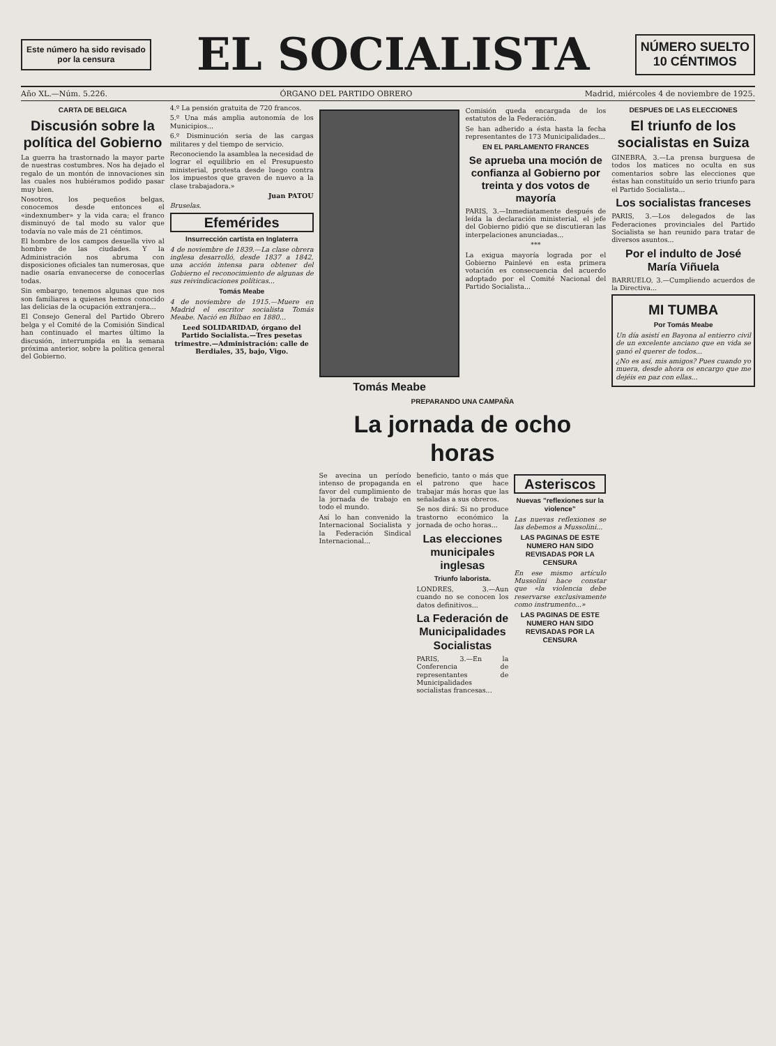Este número ha sido revisado
por la censura
EL SOCIALISTA
NÚMERO SUELTO
10 CÉNTIMOS
Año XL.—Núm. 5.226. ÓRGANO DEL PARTIDO OBRERO Madrid, miércoles 4 de noviembre de 1925.
CARTA DE BELGICA
Discusión sobre la política del Gobierno
La guerra ha trastornado la mayor parte de nuestras costumbres. Nos ha dejado el regalo de un montón de innovaciones sin las cuales nos hubiéramos podido pasar muy bien.
Nosotros, los pequeños belgas, conocemos desde entonces el «indexnumber» y la vida cara; el franco disminuyó de tal modo su valor que todavía no vale más de 21 céntimos.
El hombre de los campos desuella vivo al hombre de las ciudades. Y la Administración nos abruma con disposiciones oficiales tan numerosas, que nadie osaría envanecerse de conocerlas todas.
Sin embargo, tenemos algunas que nos son familiares a quienes hemos conocido las delicias de la ocupación extranjera...
El Consejo General del Partido Obrero belga y el Comité de la Comisión Sindical han continuado el martes último la discusión, interrumpida en la semana próxima anterior, sobre la política general del Gobierno.
4.º La pensión gratuita de 720 francos.
5.º Una más amplia autonomía de los Municipios...
6.º Disminución seria de las cargas militares y del tiempo de servicio.
Reconociendo la asamblea la necesidad de lograr el equilibrio en el Presupuesto ministerial, protesta desde luego contra los impuestos que graven de nuevo a la clase trabajadora.»
Juan PATOU
Bruselas.
Efemérides
Insurrección cartista en Inglaterra
4 de noviembre de 1839.—La clase obrera inglesa desarrolló, desde 1837 a 1842, una acción intensa para obtener del Gobierno el reconocimiento de algunas de sus reivindicaciones políticas...
Tomás Meabe
4 de noviembre de 1915.—Muere en Madrid el escritor socialista Tomás Meabe. Nació en Bilbao en 1880...
Leed SOLIDARIDAD, órgano del Partido Socialista.—Tres pesetas trimestre.—Administración: calle de Berdiales, 35, bajo, Vigo.
Tomás Meabe
Comisión queda encargada de los estatutos de la Federación.
Se han adherido a ésta hasta la fecha representantes de 173 Municipalidades...
EN EL PARLAMENTO FRANCES
Se aprueba una moción de confianza al Gobierno por treinta y dos votos de mayoría
PARIS, 3.—Inmediatamente después de leída la declaración ministerial, el jefe del Gobierno pidió que se discutieran las interpelaciones anunciadas...
***
La exigua mayoría lograda por el Gobierno Painlevé en esta primera votación es consecuencia del acuerdo adoptado por el Comité Nacional del Partido Socialista...
PREPARANDO UNA CAMPAÑA
La jornada de ocho horas
Se avecina un período intenso de propaganda en favor del cumplimiento de la jornada de trabajo en todo el mundo.
Así lo han convenido la Internacional Socialista y la Federación Sindical Internacional...
beneficio, tanto o más que el patrono que hace trabajar más horas que las señaladas a sus obreros.
Se nos dirá: Si no produce trastorno económico la jornada de ocho horas...
Las elecciones municipales inglesas
Triunfo laborista.
LONDRES, 3.—Aun cuando no se conocen los datos definitivos...
La Federación de Municipalidades Socialistas
PARIS, 3.—En la Conferencia de representantes de Municipalidades socialistas francesas...
Asteriscos
Nuevas "reflexiones sur la violence"
Las nuevas reflexiones se las debemos a Mussolini...
LAS PAGINAS DE ESTE NUMERO HAN SIDO REVISADAS POR LA CENSURA
En ese mismo artículo Mussolini hace constar que «la violencia debe reservarse exclusivamente como instrumento...»
LAS PAGINAS DE ESTE NUMERO HAN SIDO REVISADAS POR LA CENSURA
DESPUES DE LAS ELECCIONES
El triunfo de los socialistas en Suiza
GINEBRA, 3.—La prensa burguesa de todos los matices no oculta en sus comentarios sobre las elecciones que éstas han constituído un serio triunfo para el Partido Socialista...
Los socialistas franceses
PARIS, 3.—Los delegados de las Federaciones provinciales del Partido Socialista se han reunido para tratar de diversos asuntos...
Por el indulto de José María Viñuela
BARRUELO, 3.—Cumpliendo acuerdos de la Directiva...
MI TUMBA
Por Tomás Meabe
Un día asistí en Bayona al entierro civil de un excelente anciano que en vida se ganó el querer de todos...
¿No es así, mis amigos? Pues cuando yo muera, desde ahora os encargo que me dejéis en paz con ellas...